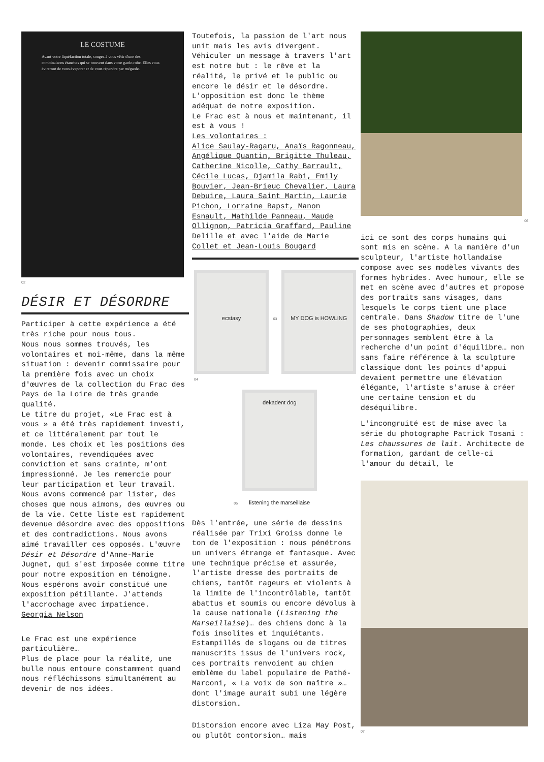LE COSTUME
Avant votre liquéfaction totale, songez à vous vêtir d'une des combinaisons étanches qui se trouvent dans votre garde-robe. Elles vous éviteront de vous évaporer et de vous répandre par mégarde.
02
DÉSIR ET DÉSORDRE
Participer à cette expérience a été très riche pour nous tous.
Nous nous sommes trouvés, les volontaires et moi-même, dans la même situation : devenir commissaire pour la première fois avec un choix d'œuvres de la collection du Frac des Pays de la Loire de très grande qualité.
Le titre du projet, «Le Frac est à vous » a été très rapidement investi, et ce littéralement par tout le monde. Les choix et les positions des volontaires, revendiquées avec conviction et sans crainte, m'ont impressionné. Je les remercie pour leur participation et leur travail.
Nous avons commencé par lister, des choses que nous aimons, des œuvres ou de la vie. Cette liste est rapidement devenue désordre avec des oppositions et des contradictions. Nous avons aimé travailler ces opposés. L'œuvre Désir et Désordre d'Anne-Marie Jugnet, qui s'est imposée comme titre pour notre exposition en témoigne. Nous espérons avoir constitué une exposition pétillante. J'attends l'accrochage avec impatience.
Georgia Nelson
Le Frac est une expérience particulière…
Plus de place pour la réalité, une bulle nous entoure constamment quand nous réfléchissons simultanément au devenir de nos idées.
Toutefois, la passion de l'art nous unit mais les avis divergent. Véhiculer un message à travers l'art est notre but : le rêve et la réalité, le privé et le public ou encore le désir et le désordre.
L'opposition est donc le thème adéquat de notre exposition.
Le Frac est à nous et maintenant, il est à vous !
Les volontaires :
Alice Saulay-Ragaru, Anaïs Ragonneau, Angélique Quantin, Brigitte Thuleau, Catherine Nicolle, Cathy Barrault, Cécile Lucas, Djamila Rabi, Emily Bouvier, Jean-Brieuc Chevalier, Laura Debuire, Laura Saint Martin, Laurie Pichon, Lorraine Bapst, Manon Esnault, Mathilde Panneau, Maude Ollignon, Patricia Graffard, Pauline Delille et avec l'aide de Marie Collet et Jean-Louis Bougard
ecstasy
03
MY DOG is HOWLING
04
05
dekadent dog
listening the marseillaise
Dès l'entrée, une série de dessins réalisée par Trixi Groiss donne le ton de l'exposition : nous pénétrons un univers étrange et fantasque. Avec une technique précise et assurée, l'artiste dresse des portraits de chiens, tantôt rageurs et violents à la limite de l'incontrôlable, tantôt abattus et soumis ou encore dévolus à la cause nationale (Listening the Marseillaise)… des chiens donc à la fois insolites et inquiétants. Estampillés de slogans ou de titres manuscrits issus de l'univers rock, ces portraits renvoient au chien emblème du label populaire de Pathé-Marconi, « La voix de son maître »… dont l'image aurait subi une légère distorsion…
Distorsion encore avec Liza May Post, ou plutôt contorsion… mais
06
ici ce sont des corps humains qui sont mis en scène. A la manière d'un sculpteur, l'artiste hollandaise compose avec ses modèles vivants des formes hybrides. Avec humour, elle se met en scène avec d'autres et propose des portraits sans visages, dans lesquels le corps tient une place centrale. Dans Shadow titre de l'une de ses photographies, deux personnages semblent être à la recherche d'un point d'équilibre… non sans faire référence à la sculpture classique dont les points d'appui devaient permettre une élévation élégante, l'artiste s'amuse à créer une certaine tension et du déséquilibre.
L'incongruité est de mise avec la série du photographe Patrick Tosani : Les chaussures de lait. Architecte de formation, gardant de celle-ci l'amour du détail, le
07